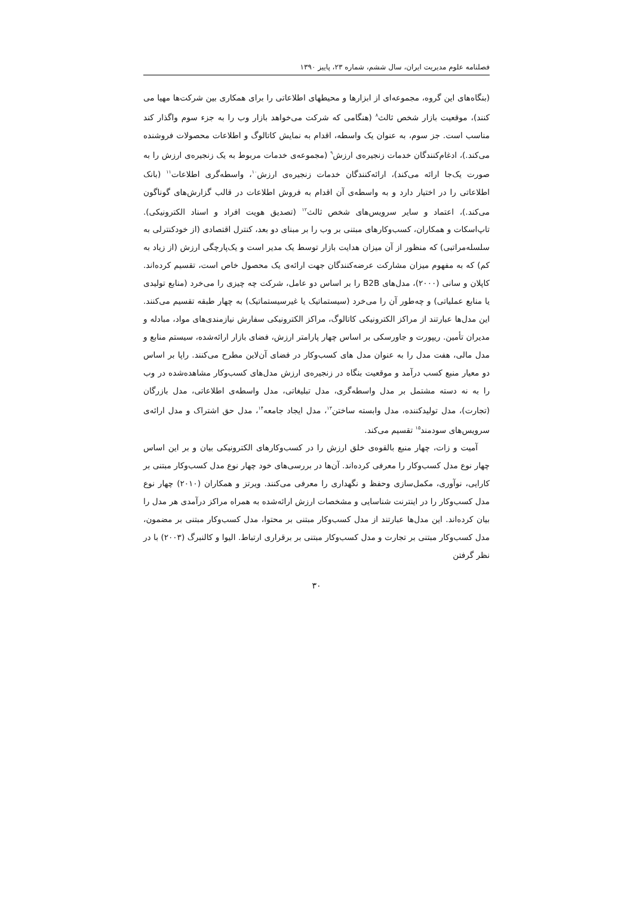فصلنامه علوم مدیریت ایران، سال ششم، شماره ۲۳، پاییز ۱۳۹۰
(بنگاه‌های این گروه، مجموعه‌ای از ابزارها و محیطهای اطلاعاتی را برای همکاری بین شرکت‌ها مهیا می کنند)، موقعیت بازار شخص ثالث<sup>۸</sup> (هنگامی که شرکت می‌خواهد بازار وب را به جزء سوم واگذار کند مناسب است. جز سوم، به عنوان یک واسطه، اقدام به نمایش کاتالوگ و اطلاعات محصولات فروشنده می‌کند.)، ادغام‌کنندگان خدمات زنجیره‌ی ارزش<sup>۹</sup> (مجموعه‌ی خدمات مربوط به یک زنجیره‌ی ارزش را به صورت یک‌جا ارائه می‌کند)، ارائه‌کنندگان خدمات زنجیره‌ی ارزش<sup>۱۰</sup>، واسطه‌گری اطلاعات<sup>۱۱</sup> (بانک اطلاعاتی را در اختیار دارد و به واسطه‌ی آن اقدام به فروش اطلاعات در قالب گزارش‌های گوناگون می‌کند.)، اعتماد و سایر سرویس‌های شخص ثالث<sup>۱۲</sup> (تصدیق هویت افراد و اسناد الکترونیکی). تاپ‌اسکات و همکاران، کسب‌وکارهای مبتنی بر وب را بر مبنای دو بعد، کنترل اقتصادی (از خودکنترلی به سلسله‌مراتبی) که منظور از آن میزان هدایت بازار توسط یک مدیر است و یک‌پارچگی ارزش (از زیاد به کم) که به مفهوم میزان مشارکت عرضه‌کنندگان جهت ارائه‌ی یک محصول خاص است، تقسیم کرده‌اند. کاپلان و سانی (۲۰۰۰)، مدل‌های B2B را بر اساس دو عامل، شرکت چه چیزی را می‌خرد (منابع تولیدی یا منابع عملیاتی) و چه‌طور آن را می‌خرد (سیستماتیک یا غیرسیستماتیک) به چهار طبقه تقسیم می‌کنند. این مدل‌ها عبارتند از مراکز الکترونیکی کاتالوگ، مراکز الکترونیکی سفارش نیازمندی‌های مواد، مبادله و مدیران تأمین. ریپورت و جاورسکی بر اساس چهار پارامتر ارزش، فضای بازار ارائه‌شده، سیستم منابع و مدل مالی، هفت مدل را به عنوان مدل های کسب‌وکار در فضای آن‌لاین مطرح می‌کنند. راپا بر اساس دو معیار منبع کسب درآمد و موقعیت بنگاه در زنجیره‌ی ارزش مدل‌های کسب‌وکار مشاهده‌شده در وب را به نه دسته مشتمل بر مدل واسطه‌گری، مدل تبلیغاتی، مدل واسطه‌ی اطلاعاتی، مدل بازرگان (تجارت)، مدل تولیدکننده، مدل وابسته ساختن<sup>۱۳</sup>، مدل ایجاد جامعه<sup>۱۴</sup>، مدل حق اشتراک و مدل ارائه‌ی سرویس‌های سودمند<sup>۱۵</sup> تقسیم می‌کند.
آمیت و زات، چهار منبع بالقوه‌ی خلق ارزش را در کسب‌وکارهای الکترونیکی بیان و بر این اساس چهار نوع مدل کسب‌وکار را معرفی کرده‌اند. آن‌ها در بررسی‌های خود چهار نوع مدل کسب‌وکار مبتنی بر کارایی، نوآوری، مکمل‌سازی وحفظ و نگهداری را معرفی می‌کنند. ویرتز و همکاران (۲۰۱۰) چهار نوع مدل کسب‌وکار را در اینترنت شناسایی و مشخصات ارزش ارائه‌شده به همراه مراکز درآمدی هر مدل را بیان کرده‌اند. این مدل‌ها عبارتند از مدل کسب‌وکار مبتنی بر محتوا، مدل کسب‌وکار مبتنی بر مضمون، مدل کسب‌وکار مبتنی بر تجارت و مدل کسب‌وکار مبتنی بر برقراری ارتباط. الیوا و کالنبرگ (۲۰۰۳) با در نظر گرفتن
۳۰